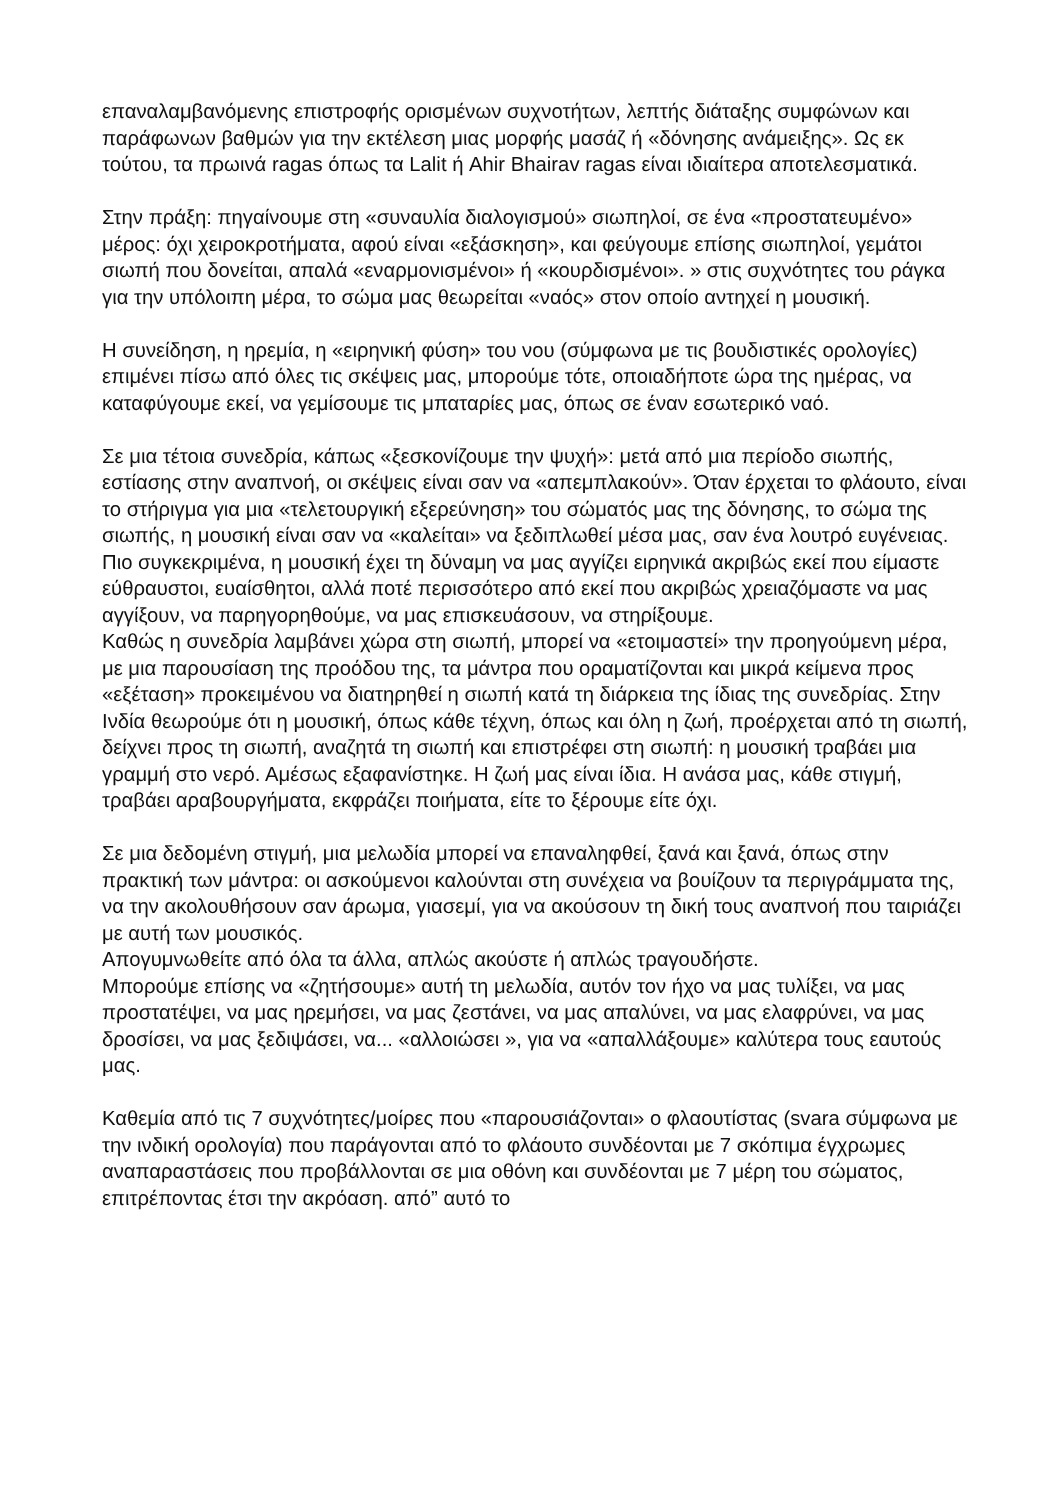επαναλαμβανόμενης επιστροφής ορισμένων συχνοτήτων, λεπτής διάταξης συμφώνων και παράφωνων βαθμών για την εκτέλεση μιας μορφής μασάζ ή «δόνησης ανάμειξης». Ως εκ τούτου, τα πρωινά ragas όπως τα Lalit ή Ahir Bhairav ragas είναι ιδιαίτερα αποτελεσματικά.
Στην πράξη: πηγαίνουμε στη «συναυλία διαλογισμού» σιωπηλοί, σε ένα «προστατευμένο» μέρος: όχι χειροκροτήματα, αφού είναι «εξάσκηση», και φεύγουμε επίσης σιωπηλοί, γεμάτοι σιωπή που δονείται, απαλά «εναρμονισμένοι» ή «κουρδισμένοι». » στις συχνότητες του ράγκα για την υπόλοιπη μέρα, το σώμα μας θεωρείται «ναός» στον οποίο αντηχεί η μουσική.
Η συνείδηση, η ηρεμία, η «ειρηνική φύση» του νου (σύμφωνα με τις βουδιστικές ορολογίες) επιμένει πίσω από όλες τις σκέψεις μας, μπορούμε τότε, οποιαδήποτε ώρα της ημέρας, να καταφύγουμε εκεί, να γεμίσουμε τις μπαταρίες μας, όπως σε έναν εσωτερικό ναό.
Σε μια τέτοια συνεδρία, κάπως «ξεσκονίζουμε την ψυχή»: μετά από μια περίοδο σιωπής, εστίασης στην αναπνοή, οι σκέψεις είναι σαν να «απεμπλακούν». Όταν έρχεται το φλάουτο, είναι το στήριγμα για μια «τελετουργική εξερεύνηση» του σώματός μας της δόνησης, το σώμα της σιωπής, η μουσική είναι σαν να «καλείται» να ξεδιπλωθεί μέσα μας, σαν ένα λουτρό ευγένειας.
Πιο συγκεκριμένα, η μουσική έχει τη δύναμη να μας αγγίζει ειρηνικά ακριβώς εκεί που είμαστε εύθραυστοι, ευαίσθητοι, αλλά ποτέ περισσότερο από εκεί που ακριβώς χρειαζόμαστε να μας αγγίξουν, να παρηγορηθούμε, να μας επισκευάσουν, να στηρίξουμε.
Καθώς η συνεδρία λαμβάνει χώρα στη σιωπή, μπορεί να «ετοιμαστεί» την προηγούμενη μέρα, με μια παρουσίαση της προόδου της, τα μάντρα που οραματίζονται και μικρά κείμενα προς «εξέταση» προκειμένου να διατηρηθεί η σιωπή κατά τη διάρκεια της ίδιας της συνεδρίας. Στην Ινδία θεωρούμε ότι η μουσική, όπως κάθε τέχνη, όπως και όλη η ζωή, προέρχεται από τη σιωπή, δείχνει προς τη σιωπή, αναζητά τη σιωπή και επιστρέφει στη σιωπή: η μουσική τραβάει μια γραμμή στο νερό. Αμέσως εξαφανίστηκε. Η ζωή μας είναι ίδια. Η ανάσα μας, κάθε στιγμή, τραβάει αραβουργήματα, εκφράζει ποιήματα, είτε το ξέρουμε είτε όχι.
Σε μια δεδομένη στιγμή, μια μελωδία μπορεί να επαναληφθεί, ξανά και ξανά, όπως στην πρακτική των μάντρα: οι ασκούμενοι καλούνται στη συνέχεια να βουίζουν τα περιγράμματα της, να την ακολουθήσουν σαν άρωμα, γιασεμί, για να ακούσουν τη δική τους αναπνοή που ταιριάζει με αυτή των μουσικός.
Απογυμνωθείτε από όλα τα άλλα, απλώς ακούστε ή απλώς τραγουδήστε.
Μπορούμε επίσης να «ζητήσουμε» αυτή τη μελωδία, αυτόν τον ήχο να μας τυλίξει, να μας προστατέψει, να μας ηρεμήσει, να μας ζεστάνει, να μας απαλύνει, να μας ελαφρύνει, να μας δροσίσει, να μας ξεδιψάσει, να... «αλλοιώσει », για να «απαλλάξουμε» καλύτερα τους εαυτούς μας.
Καθεμία από τις 7 συχνότητες/μοίρες που «παρουσιάζονται» ο φλαουτίστας (svara σύμφωνα με την ινδική ορολογία) που παράγονται από το φλάουτο συνδέονται με 7 σκόπιμα έγχρωμες αναπαραστάσεις που προβάλλονται σε μια οθόνη και συνδέονται με 7 μέρη του σώματος, επιτρέποντας έτσι την ακρόαση. από” αυτό το